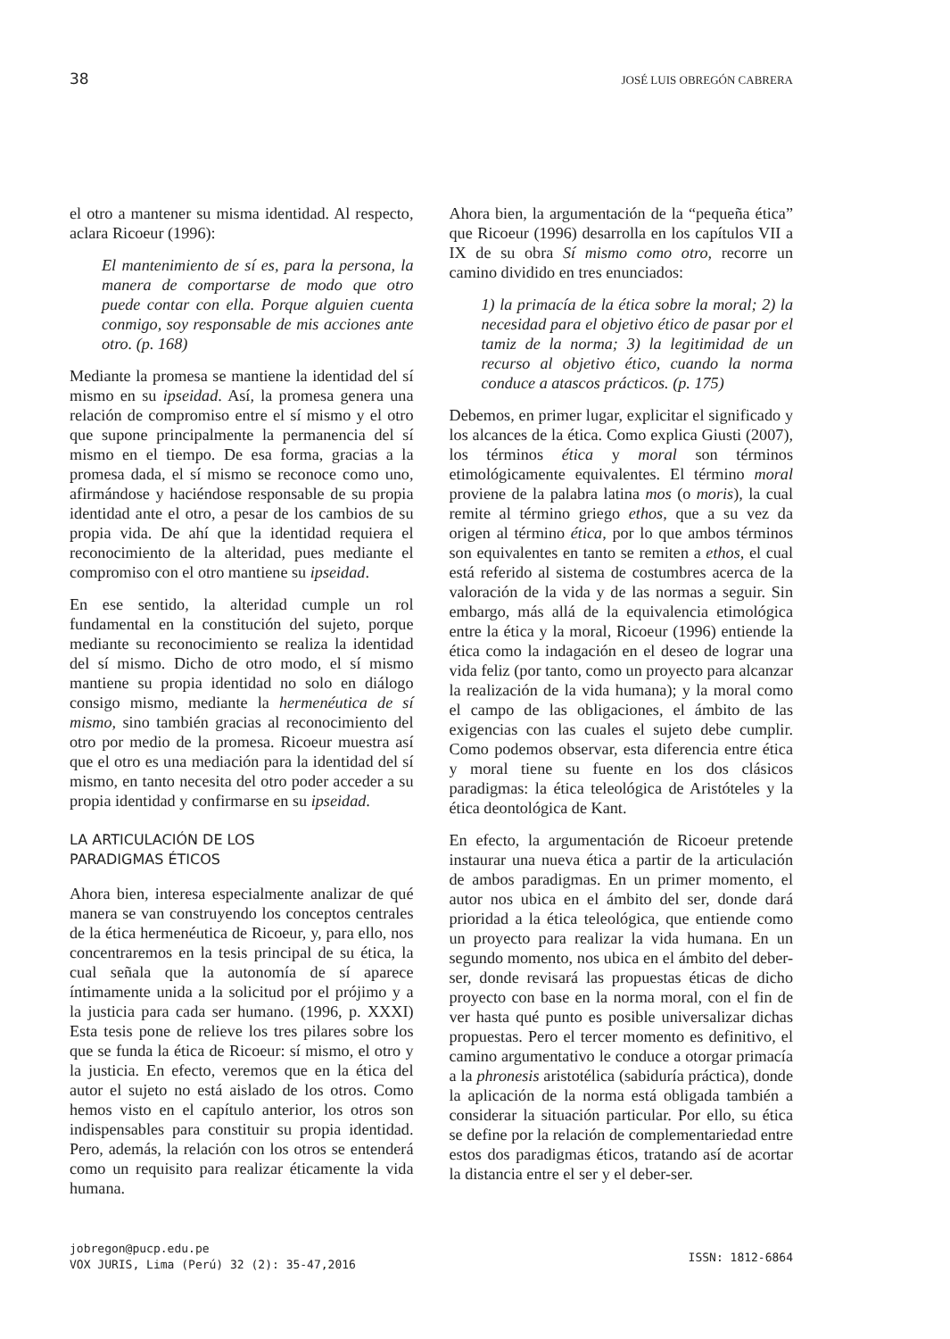38 JOSÉ LUIS OBREGÓN CABRERA
el otro a mantener su misma identidad. Al respecto, aclara Ricoeur (1996):
El mantenimiento de sí es, para la persona, la manera de comportarse de modo que otro puede contar con ella. Porque alguien cuenta conmigo, soy responsable de mis acciones ante otro. (p. 168)
Mediante la promesa se mantiene la identidad del sí mismo en su ipseidad. Así, la promesa genera una relación de compromiso entre el sí mismo y el otro que supone principalmente la permanencia del sí mismo en el tiempo. De esa forma, gracias a la promesa dada, el sí mismo se reconoce como uno, afirmándose y haciéndose responsable de su propia identidad ante el otro, a pesar de los cambios de su propia vida. De ahí que la identidad requiera el reconocimiento de la alteridad, pues mediante el compromiso con el otro mantiene su ipseidad.
En ese sentido, la alteridad cumple un rol fundamental en la constitución del sujeto, porque mediante su reconocimiento se realiza la identidad del sí mismo. Dicho de otro modo, el sí mismo mantiene su propia identidad no solo en diálogo consigo mismo, mediante la hermenéutica de sí mismo, sino también gracias al reconocimiento del otro por medio de la promesa. Ricoeur muestra así que el otro es una mediación para la identidad del sí mismo, en tanto necesita del otro poder acceder a su propia identidad y confirmarse en su ipseidad.
LA ARTICULACIÓN DE LOS
PARADIGMAS ÉTICOS
Ahora bien, interesa especialmente analizar de qué manera se van construyendo los conceptos centrales de la ética hermenéutica de Ricoeur, y, para ello, nos concentraremos en la tesis principal de su ética, la cual señala que la autonomía de sí aparece íntimamente unida a la solicitud por el prójimo y a la justicia para cada ser humano. (1996, p. XXXI) Esta tesis pone de relieve los tres pilares sobre los que se funda la ética de Ricoeur: sí mismo, el otro y la justicia. En efecto, veremos que en la ética del autor el sujeto no está aislado de los otros. Como hemos visto en el capítulo anterior, los otros son indispensables para constituir su propia identidad. Pero, además, la relación con los otros se entenderá como un requisito para realizar éticamente la vida humana.
Ahora bien, la argumentación de la “pequeña ética” que Ricoeur (1996) desarrolla en los capítulos VII a IX de su obra Sí mismo como otro, recorre un camino dividido en tres enunciados:
1) la primacía de la ética sobre la moral; 2) la necesidad para el objetivo ético de pasar por el tamiz de la norma; 3) la legitimidad de un recurso al objetivo ético, cuando la norma conduce a atascos prácticos. (p. 175)
Debemos, en primer lugar, explicitar el significado y los alcances de la ética. Como explica Giusti (2007), los términos ética y moral son términos etimológicamente equivalentes. El término moral proviene de la palabra latina mos (o moris), la cual remite al término griego ethos, que a su vez da origen al término ética, por lo que ambos términos son equivalentes en tanto se remiten a ethos, el cual está referido al sistema de costumbres acerca de la valoración de la vida y de las normas a seguir. Sin embargo, más allá de la equivalencia etimológica entre la ética y la moral, Ricoeur (1996) entiende la ética como la indagación en el deseo de lograr una vida feliz (por tanto, como un proyecto para alcanzar la realización de la vida humana); y la moral como el campo de las obligaciones, el ámbito de las exigencias con las cuales el sujeto debe cumplir. Como podemos observar, esta diferencia entre ética y moral tiene su fuente en los dos clásicos paradigmas: la ética teleológica de Aristóteles y la ética deontológica de Kant.
En efecto, la argumentación de Ricoeur pretende instaurar una nueva ética a partir de la articulación de ambos paradigmas. En un primer momento, el autor nos ubica en el ámbito del ser, donde dará prioridad a la ética teleológica, que entiende como un proyecto para realizar la vida humana. En un segundo momento, nos ubica en el ámbito del deber-ser, donde revisará las propuestas éticas de dicho proyecto con base en la norma moral, con el fin de ver hasta qué punto es posible universalizar dichas propuestas. Pero el tercer momento es definitivo, el camino argumentativo le conduce a otorgar primacía a la phronesis aristotélica (sabiduría práctica), donde la aplicación de la norma está obligada también a considerar la situación particular. Por ello, su ética se define por la relación de complementariedad entre estos dos paradigmas éticos, tratando así de acortar la distancia entre el ser y el deber-ser.
jobregon@pucp.edu.pe
VOX JURIS, Lima (Perú) 32 (2): 35-47,2016
ISSN: 1812-6864